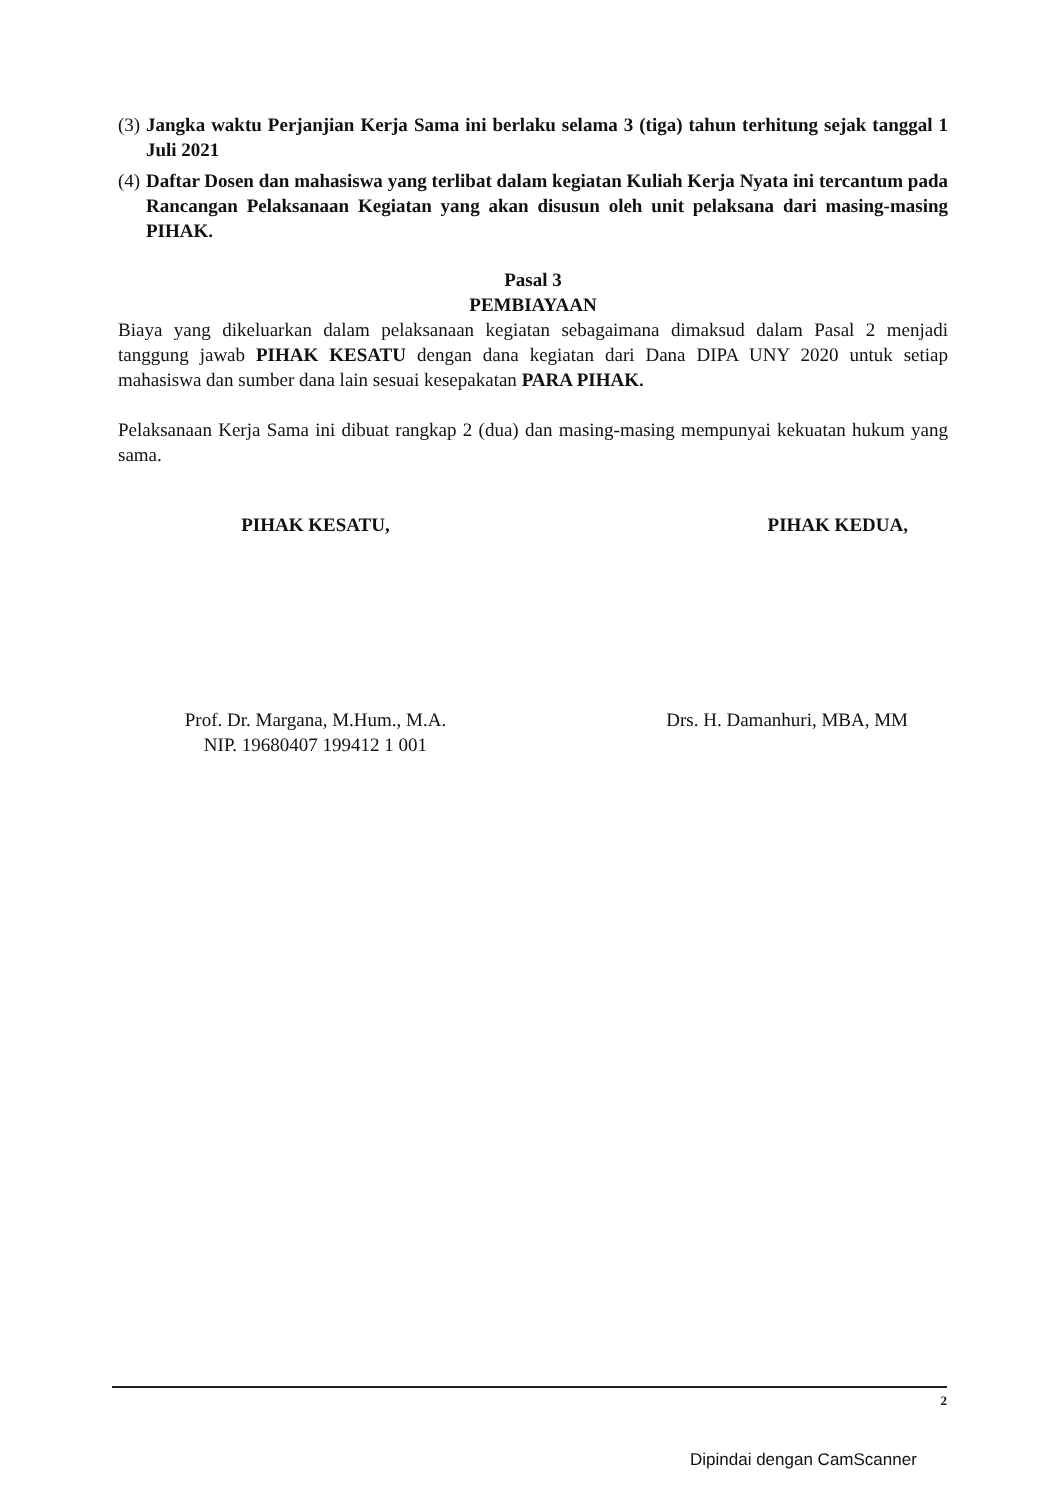(3) Jangka waktu Perjanjian Kerja Sama ini berlaku selama 3 (tiga) tahun terhitung sejak tanggal 1 Juli 2021
(4) Daftar Dosen dan mahasiswa yang terlibat dalam kegiatan Kuliah Kerja Nyata ini tercantum pada Rancangan Pelaksanaan Kegiatan yang akan disusun oleh unit pelaksana dari masing-masing PIHAK.
Pasal 3
PEMBIAYAAN
Biaya yang dikeluarkan dalam pelaksanaan kegiatan sebagaimana dimaksud dalam Pasal 2 menjadi tanggung jawab PIHAK KESATU dengan dana kegiatan dari Dana DIPA UNY 2020 untuk setiap mahasiswa dan sumber dana lain sesuai kesepakatan PARA PIHAK.
Pelaksanaan Kerja Sama ini dibuat rangkap 2 (dua) dan masing-masing mempunyai kekuatan hukum yang sama.
PIHAK KESATU,
Prof. Dr. Margana, M.Hum., M.A.
NIP. 19680407 199412 1 001
PIHAK KEDUA,
Drs. H. Damanhuri, MBA, MM
2
Dipindai dengan CamScanner